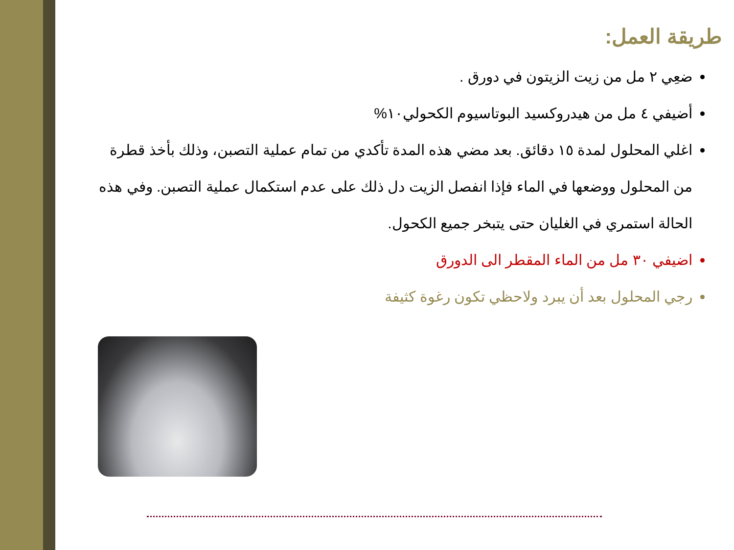طريقة العمل:
ضعِي ٢ مل من زيت الزيتون في دورق .
أضيفي ٤ مل من هيدروكسيد البوتاسيوم الكحولي١٠%
اغلي المحلول لمدة ١٥ دقائق. بعد مضي هذه المدة تأكدي من تمام عملية التصبن، وذلك بأخذ قطرة من المحلول ووضعها في الماء فإذا انفصل الزيت دل ذلك على عدم استكمال عملية التصبن. وفي هذه الحالة استمري في الغليان حتى يتبخر جميع الكحول.
اضيفي ٣٠ مل من الماء المقطر الى الدورق
رجي المحلول بعد أن يبرد ولاحظي تكون رغوة كثيفة